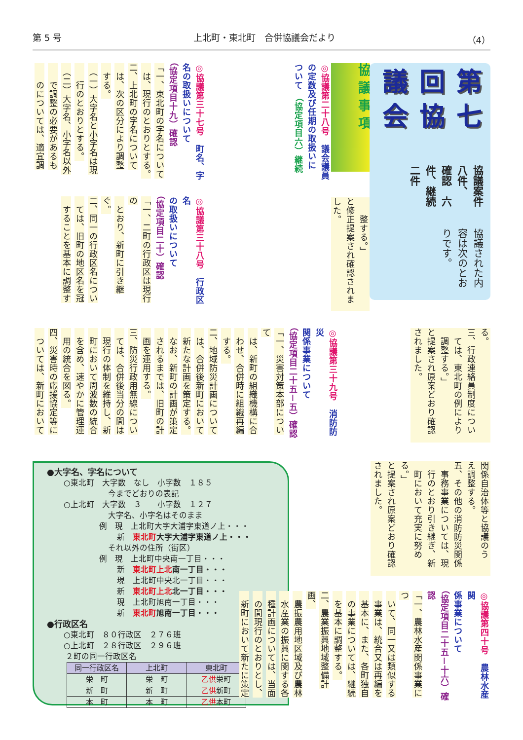第 5 号 上北町・東北町　合併協議会だより （4）
第七回協議会
協議案件八件、
確認　六件、継続　二件
協議された内容は次のとおりです。
協議事項
　　整する。」
と修正提案され確認されま
した。
◎協議第二十八号　議会議員
の定数及び任期の取扱いに
ついて　（協定項目六）継続
◎協議第三十七号　町名、字
名の取扱いについて
（協定項目十九）確認
「一、東北町の字名について
　は、現行のとおりとする。
二、上北町の字名について
　は、次の区分により調整
　する。
　（一）大字名と小字名は現
　　行のとおりとする。
　（二）大字名、小字名以外
　　で調整の必要があるも
　　のについては、適宜調
◎協議第三十八号　行政区名
の取扱いについて
（協定項目二十）確認
「一、二町の行政区は現行の
　とおり、新町に引き継ぐ。
二、同一の行政区名につい
　ては、旧町の地区名を冠
　することを基本に調整す
る。
三、行政連絡員制度につい
　ては、東北町の例により
　調整する。」
と提案され原案どおり確認
されました。
◎協議第三十九号　消防防災
関係事業について
（協定項目二十五－五）確認
「一、災害対策本部について
　は、新町の組織機構に合
　わせ、合併時に組織再編
　する。
二、地域防災計画について
　は、合併後新町において
　新たな計画を策定する。
　なお、新町の計画が策定
　されるまでは、旧町の計
　画を運用する。
三、防災行政用無線につい
　ては、合併後当分の間は
　現行の体制を維持し、新
　町において周波数の統合
　を含め、速やかに管理運
　用の統合を図る。
四、災害時の応援協定等に
　ついては、新町において
関係自治体等と協議のう
え調整する。
五、その他の消防防災関係
　事務事業については、現
　行のとおり引き継ぎ、新
　町において充実に努める。」
と提案され原案どおり確認
されました。
◎協議第四十号　農林水産関
係事業について
（協定項目二十五－十六）確認
「一、農林水産関係事業につ
　いて、同一又は類似する
　事業は、統合又は再編を
　基本に、また、各町独自
　の事業については、継続
　を基本に調整する。
二、農業振興地域整備計画、
　農振農用地区域及び農林
　水産業の振興に関する各
　種計画については、当面
　の間現行のとおりとし、
　新町において新たに策定
●大字名、字名について
○東北町　大字数　なし　小字数　１８５
今までどおりの表記
○上北町　大字数　３　　小字数　１２７
大字名、小字名はそのまま
例　現　上北町大字大浦字東道ノ上・・・
新　東北町大字大浦字東道ノ上・・・
それ以外の住所（街区）
例　現　上北町中央南一丁目・・・
新　東北町上北南一丁目・・・
現　上北町中央北一丁目・・・
新　東北町上北北一丁目・・・
現　上北町旭南一丁目・・・
新　東北町旭南一丁目・・・
●行政区名
○東北町　８０行政区　２７６班
○上北町　２８行政区　２９６班
２町の同一行政区名
| 同一行政区名 | 上北町 | 東北町 |
| --- | --- | --- |
| 栄 町 | 栄 町 | 乙供 栄町 |
| 新 町 | 新 町 | 乙供 新町 |
| 本 町 | 本 町 | 乙供 本町 |